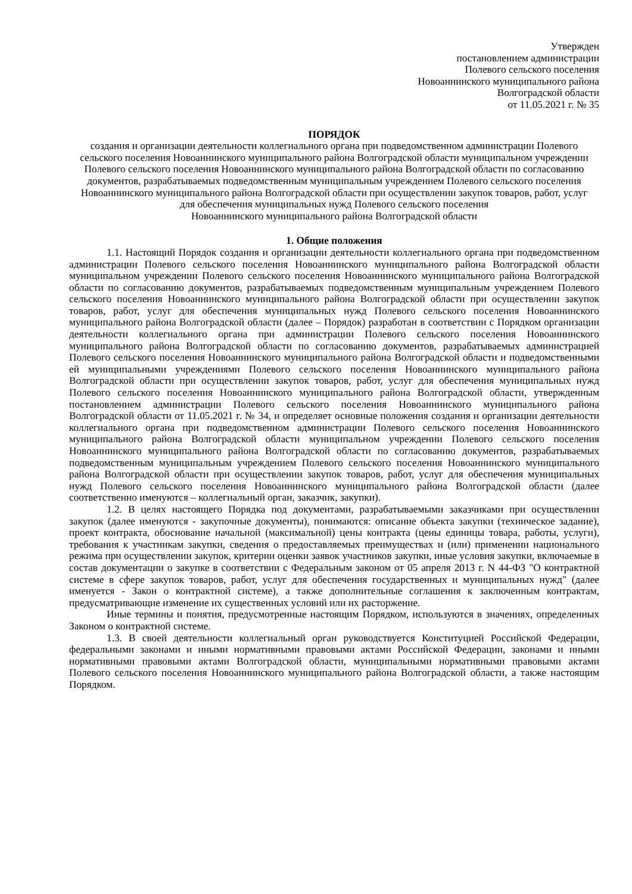Утвержден
постановлением администрации
Полевого сельского поселения
Новоаннинского муниципального района
Волгоградской области
от 11.05.2021 г. № 35
ПОРЯДОК
создания и организации деятельности коллегиального органа при подведомственном администрации Полевого сельского поселения Новоаннинского муниципального района Волгоградской области муниципальном учреждении Полевого сельского поселения Новоаннинского муниципального района Волгоградской области по согласованию документов, разрабатываемых подведомственным муниципальным учреждением Полевого сельского поселения Новоаннинского муниципального района Волгоградской области при осуществлении закупок товаров, работ, услуг
для обеспечения муниципальных нужд Полевого сельского поселения
Новоаннинского муниципального района Волгоградской области
1. Общие положения
1.1. Настоящий Порядок создания и организации деятельности коллегиального органа при подведомственном администрации Полевого сельского поселения Новоаннинского муниципального района Волгоградской области муниципальном учреждении Полевого сельского поселения Новоаннинского муниципального района Волгоградской области по согласованию документов, разрабатываемых подведомственным муниципальным учреждением Полевого сельского поселения Новоаннинского муниципального района Волгоградской области при осуществлении закупок товаров, работ, услуг для обеспечения муниципальных нужд Полевого сельского поселения Новоаннинского муниципального района Волгоградской области (далее – Порядок) разработан в соответствии с Порядком организации деятельности коллегиального органа при администрации Полевого сельского поселения Новоаннинского муниципального района Волгоградской области по согласованию документов, разрабатываемых администрацией Полевого сельского поселения Новоаннинского муниципального района Волгоградской области и подведомственными ей муниципальными учреждениями Полевого сельского поселения Новоаннинского муниципального района Волгоградской области при осуществлении закупок товаров, работ, услуг для обеспечения муниципальных нужд Полевого сельского поселения Новоаннинского муниципального района Волгоградской области, утвержденным постановлением администрации Полевого сельского поселения Новоаннинского муниципального района Волгоградской области от 11.05.2021 г. № 34, и определяет основные положения создания и организации деятельности коллегиального органа при подведомственном администрации Полевого сельского поселения Новоаннинского муниципального района Волгоградской области муниципальном учреждении Полевого сельского поселения Новоаннинского муниципального района Волгоградской области по согласованию документов, разрабатываемых подведомственным муниципальным учреждением Полевого сельского поселения Новоаннинского муниципального района Волгоградской области при осуществлении закупок товаров, работ, услуг для обеспечения муниципальных нужд Полевого сельского поселения Новоаннинского муниципального района Волгоградской области (далее соответственно именуются – коллегиальный орган, заказчик, закупки).
1.2. В целях настоящего Порядка под документами, разрабатываемыми заказчиками при осуществлении закупок (далее именуются - закупочные документы), понимаются: описание объекта закупки (техническое задание), проект контракта, обоснование начальной (максимальной) цены контракта (цены единицы товара, работы, услуги), требования к участникам закупки, сведения о предоставляемых преимуществах и (или) применении национального режима при осуществлении закупок, критерии оценки заявок участников закупки, иные условия закупки, включаемые в состав документации о закупке в соответствии с Федеральным законом от 05 апреля 2013 г. N 44-ФЗ "О контрактной системе в сфере закупок товаров, работ, услуг для обеспечения государственных и муниципальных нужд" (далее именуется - Закон о контрактной системе), а также дополнительные соглашения к заключенным контрактам, предусматривающие изменение их существенных условий или их расторжение.
Иные термины и понятия, предусмотренные настоящим Порядком, используются в значениях, определенных Законом о контрактной системе.
1.3. В своей деятельности коллегиальный орган руководствуется Конституцией Российской Федерации, федеральными законами и иными нормативными правовыми актами Российской Федерации, законами и иными нормативными правовыми актами Волгоградской области, муниципальными нормативными правовыми актами Полевого сельского поселения Новоаннинского муниципального района Волгоградской области, а также настоящим Порядком.